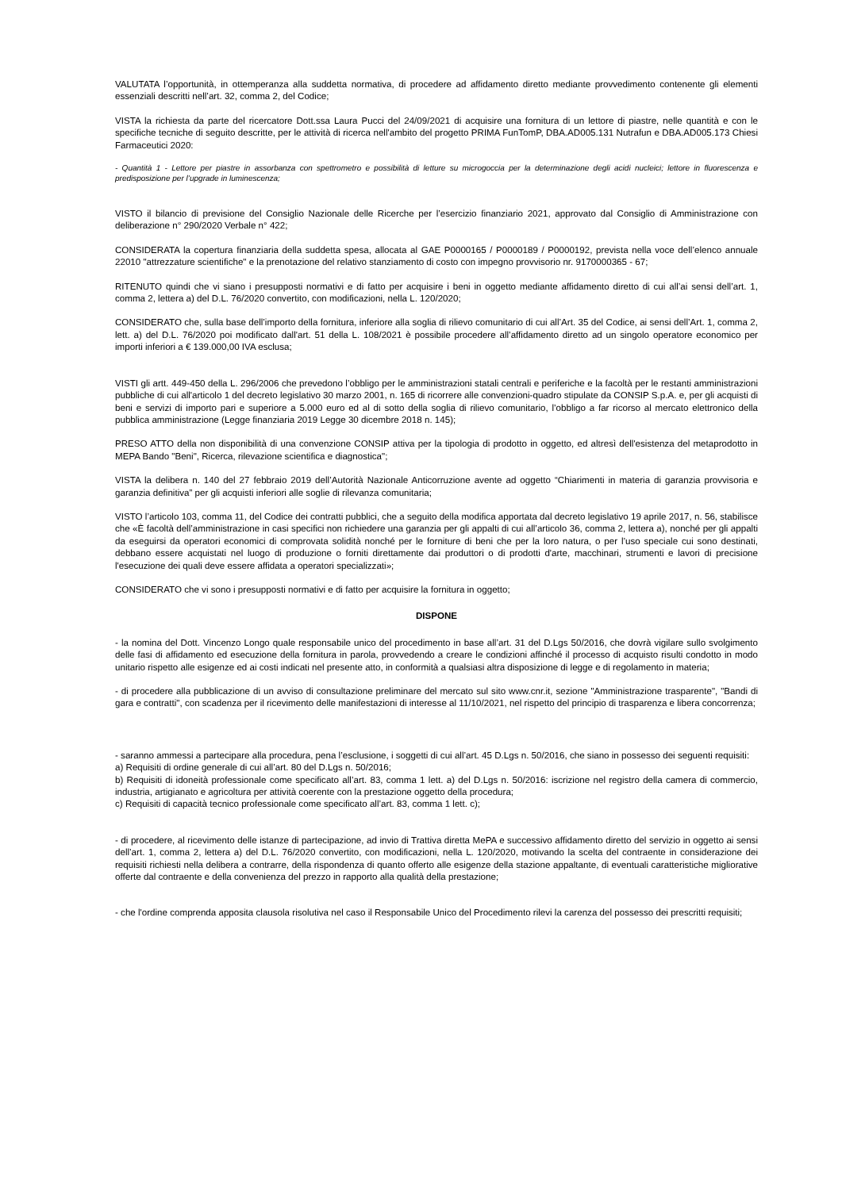VALUTATA l’opportunità, in ottemperanza alla suddetta normativa, di procedere ad affidamento diretto mediante provvedimento contenente gli elementi essenziali descritti nell’art. 32, comma 2, del Codice;
VISTA la richiesta da parte del ricercatore Dott.ssa Laura Pucci del 24/09/2021 di acquisire una fornitura di un lettore di piastre, nelle quantità e con le specifiche tecniche di seguito descritte, per le attività di ricerca nell'ambito del progetto PRIMA FunTomP, DBA.AD005.131 Nutrafun e DBA.AD005.173 Chiesi Farmaceutici 2020:
- Quantità 1 - Lettore per piastre in assorbanza con spettrometro e possibilità di letture su microgoccia per la determinazione degli acidi nucleici; lettore in fluorescenza e predisposizione per l’upgrade in luminescenza;
VISTO il bilancio di previsione del Consiglio Nazionale delle Ricerche per l’esercizio finanziario 2021, approvato dal Consiglio di Amministrazione con deliberazione n° 290/2020 Verbale n° 422;
CONSIDERATA la copertura finanziaria della suddetta spesa, allocata al GAE P0000165 / P0000189 / P0000192, prevista nella voce dell’elenco annuale 22010 "attrezzature scientifiche" e la prenotazione del relativo stanziamento di costo con impegno provvisorio nr. 9170000365 - 67;
RITENUTO quindi che vi siano i presupposti normativi e di fatto per acquisire i beni in oggetto mediante affidamento diretto di cui all’ai sensi dell’art. 1, comma 2, lettera a) del D.L. 76/2020 convertito, con modificazioni, nella L. 120/2020;
CONSIDERATO che, sulla base dell’importo della fornitura, inferiore alla soglia di rilievo comunitario di cui all’Art. 35 del Codice, ai sensi dell’Art. 1, comma 2, lett. a) del D.L. 76/2020 poi modificato dall'art. 51 della L. 108/2021 è possibile procedere all’affidamento diretto ad un singolo operatore economico per importi inferiori a € 139.000,00 IVA esclusa;
VISTI gli artt. 449-450 della L. 296/2006 che prevedono l’obbligo per le amministrazioni statali centrali e periferiche e la facoltà per le restanti amministrazioni pubbliche di cui all'articolo 1 del decreto legislativo 30 marzo 2001, n. 165 di ricorrere alle convenzioni-quadro stipulate da CONSIP S.p.A. e, per gli acquisti di beni e servizi di importo pari e superiore a 5.000 euro ed al di sotto della soglia di rilievo comunitario, l’obbligo a far ricorso al mercato elettronico della pubblica amministrazione (Legge finanziaria 2019 Legge 30 dicembre 2018 n. 145);
PRESO ATTO della non disponibilità di una convenzione CONSIP attiva per la tipologia di prodotto in oggetto, ed altresì dell'esistenza del metaprodotto in MEPA Bando "Beni", Ricerca, rilevazione scientifica e diagnostica";
VISTA la delibera n. 140 del 27 febbraio 2019 dell’Autorità Nazionale Anticorruzione avente ad oggetto “Chiarimenti in materia di garanzia provvisoria e garanzia definitiva” per gli acquisti inferiori alle soglie di rilevanza comunitaria;
VISTO l’articolo 103, comma 11, del Codice dei contratti pubblici, che a seguito della modifica apportata dal decreto legislativo 19 aprile 2017, n. 56, stabilisce che «È facoltà dell’amministrazione in casi specifici non richiedere una garanzia per gli appalti di cui all’articolo 36, comma 2, lettera a), nonché per gli appalti da eseguirsi da operatori economici di comprovata solidità nonché per le forniture di beni che per la loro natura, o per l’uso speciale cui sono destinati, debbano essere acquistati nel luogo di produzione o forniti direttamente dai produttori o di prodotti d'arte, macchinari, strumenti e lavori di precisione l'esecuzione dei quali deve essere affidata a operatori specializzati»;
CONSIDERATO che vi sono i presupposti normativi e di fatto per acquisire la fornitura in oggetto;
DISPONE
- la nomina del Dott. Vincenzo Longo quale responsabile unico del procedimento in base all’art. 31 del D.Lgs 50/2016, che dovrà vigilare sullo svolgimento delle fasi di affidamento ed esecuzione della fornitura in parola, provvedendo a creare le condizioni affinché il processo di acquisto risulti condotto in modo unitario rispetto alle esigenze ed ai costi indicati nel presente atto, in conformità a qualsiasi altra disposizione di legge e di regolamento in materia;
- di procedere alla pubblicazione di un avviso di consultazione preliminare del mercato sul sito www.cnr.it, sezione "Amministrazione trasparente", "Bandi di gara e contratti", con scadenza per il ricevimento delle manifestazioni di interesse al 11/10/2021, nel rispetto del principio di trasparenza e libera concorrenza;
- saranno ammessi a partecipare alla procedura, pena l’esclusione, i soggetti di cui all’art. 45 D.Lgs n. 50/2016, che siano in possesso dei seguenti requisiti:
a) Requisiti di ordine generale di cui all’art. 80 del D.Lgs n. 50/2016;
b) Requisiti di idoneità professionale come specificato all’art. 83, comma 1 lett. a) del D.Lgs n. 50/2016: iscrizione nel registro della camera di commercio, industria, artigianato e agricoltura per attività coerente con la prestazione oggetto della procedura;
c) Requisiti di capacità tecnico professionale come specificato all’art. 83, comma 1 lett. c);
- di procedere, al ricevimento delle istanze di partecipazione, ad invio di Trattiva diretta MePA e successivo affidamento diretto del servizio in oggetto ai sensi dell’art. 1, comma 2, lettera a) del D.L. 76/2020 convertito, con modificazioni, nella L. 120/2020, motivando la scelta del contraente in considerazione dei requisiti richiesti nella delibera a contrarre, della rispondenza di quanto offerto alle esigenze della stazione appaltante, di eventuali caratteristiche migliorative offerte dal contraente e della convenienza del prezzo in rapporto alla qualità della prestazione;
- che l'ordine comprenda apposita clausola risolutiva nel caso il Responsabile Unico del Procedimento rilevi la carenza del possesso dei prescritti requisiti;